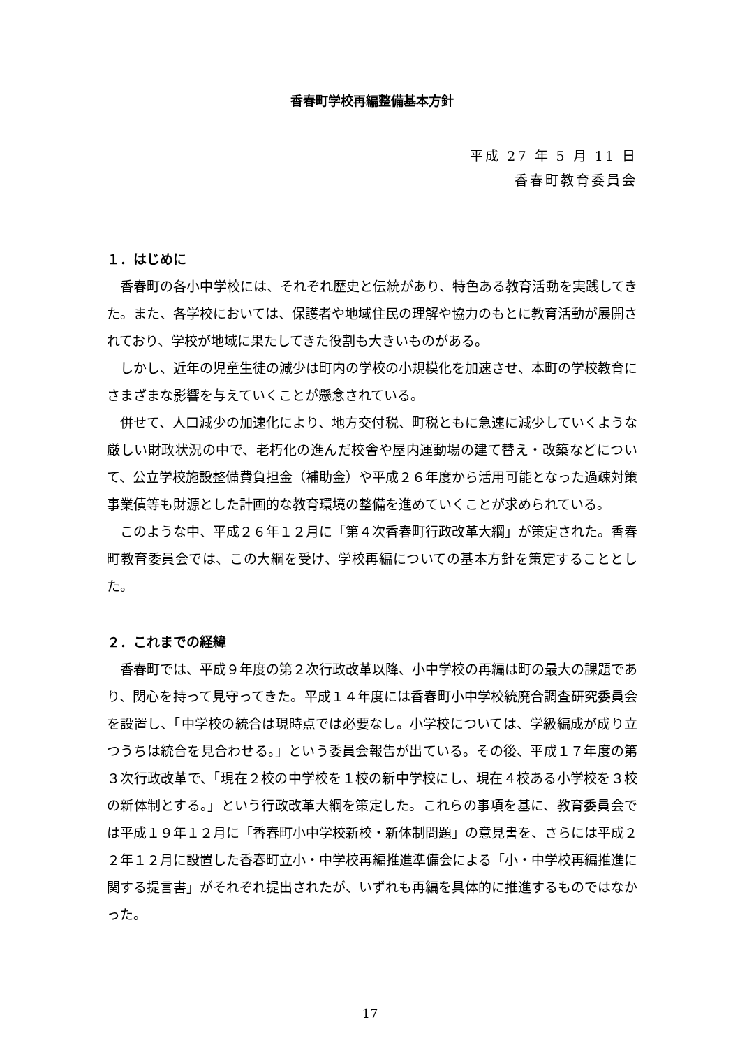香春町学校再編整備基本方針
平成 27 年 5 月 11 日
香春町教育委員会
１．はじめに
香春町の各小中学校には、それぞれ歴史と伝統があり、特色ある教育活動を実践してきた。また、各学校においては、保護者や地域住民の理解や協力のもとに教育活動が展開されており、学校が地域に果たしてきた役割も大きいものがある。
しかし、近年の児童生徒の減少は町内の学校の小規模化を加速させ、本町の学校教育にさまざまな影響を与えていくことが懸念されている。
併せて、人口減少の加速化により、地方交付税、町税ともに急速に減少していくような厳しい財政状況の中で、老朽化の進んだ校舎や屋内運動場の建て替え・改築などについて、公立学校施設整備費負担金（補助金）や平成２６年度から活用可能となった過疎対策事業債等も財源とした計画的な教育環境の整備を進めていくことが求められている。
このような中、平成２６年１２月に「第４次香春町行政改革大綱」が策定された。香春町教育委員会では、この大綱を受け、学校再編についての基本方針を策定することとした。
２．これまでの経緯
香春町では、平成９年度の第２次行政改革以降、小中学校の再編は町の最大の課題であり、関心を持って見守ってきた。平成１４年度には香春町小中学校統廃合調査研究委員会を設置し、「中学校の統合は現時点では必要なし。小学校については、学級編成が成り立つうちは統合を見合わせる。」という委員会報告が出ている。その後、平成１７年度の第３次行政改革で、「現在２校の中学校を１校の新中学校にし、現在４校ある小学校を３校の新体制とする。」という行政改革大綱を策定した。これらの事項を基に、教育委員会では平成１９年１２月に「香春町小中学校新校・新体制問題」の意見書を、さらには平成２２年１２月に設置した香春町立小・中学校再編推進準備会による「小・中学校再編推進に関する提言書」がそれぞれ提出されたが、いずれも再編を具体的に推進するものではなかった。
17